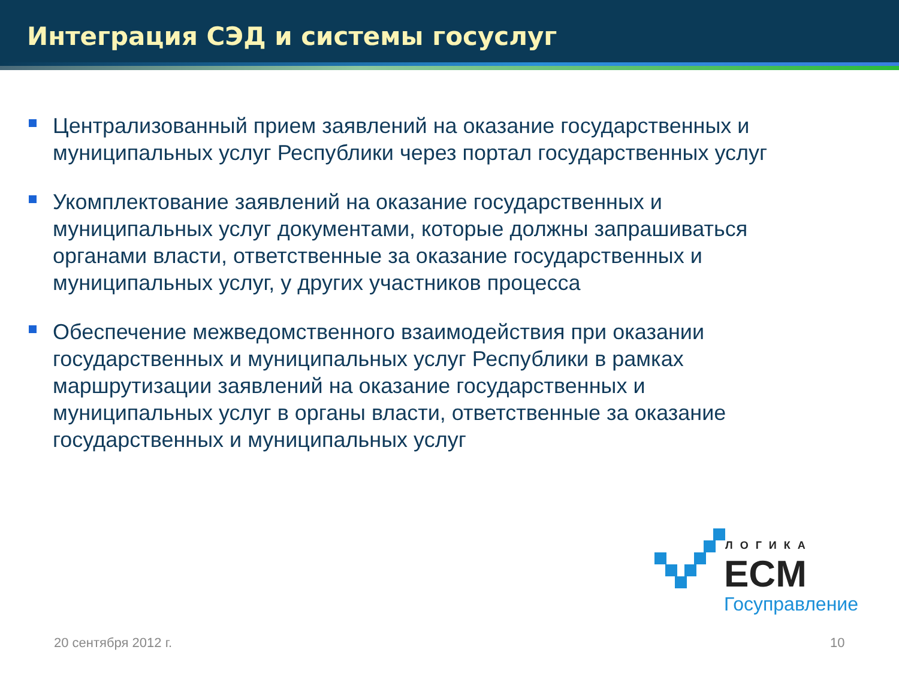Интеграция СЭД и системы госуслуг
Централизованный прием заявлений на оказание государственных и муниципальных услуг Республики через портал государственных услуг
Укомплектование заявлений на оказание государственных и муниципальных услуг документами, которые должны запрашиваться органами власти, ответственные за оказание государственных и муниципальных услуг, у других участников процесса
Обеспечение межведомственного взаимодействия при оказании государственных и муниципальных услуг Республики в рамках маршрутизации заявлений на оказание государственных и муниципальных услуг в органы власти, ответственные за оказание государственных и муниципальных услуг
ЛОГИКА
ECM
Госуправление
20 сентября 2012 г. 10